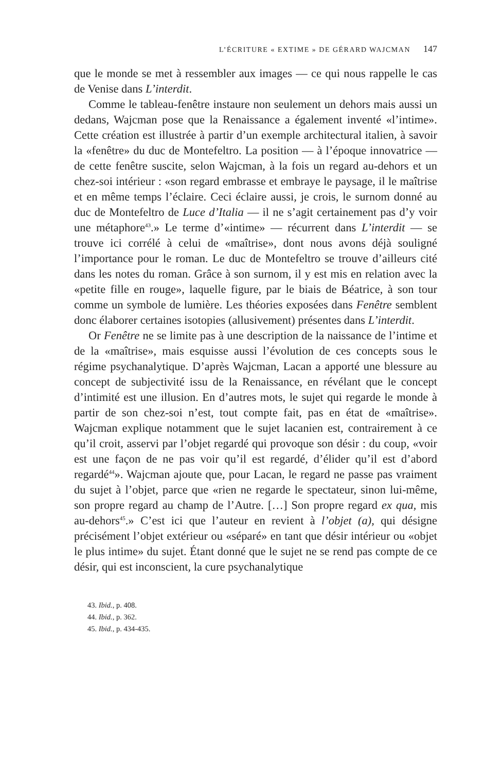L’ÉCRITURE « EXTIME » DE GÉRARD WAJCMAN 147
que le monde se met à ressembler aux images — ce qui nous rappelle le cas de Venise dans L’interdit.
Comme le tableau-fenêtre instaure non seulement un dehors mais aussi un dedans, Wajcman pose que la Renaissance a également inventé «l’intime». Cette création est illustrée à partir d’un exemple architectural italien, à savoir la «fenêtre» du duc de Montefeltro. La position — à l’époque innovatrice — de cette fenêtre suscite, selon Wajcman, à la fois un regard au-dehors et un chez-soi intérieur : «son regard embrasse et embraye le paysage, il le maîtrise et en même temps l’éclaire. Ceci éclaire aussi, je crois, le surnom donné au duc de Montefeltro de Luce d’Italia — il ne s’agit certainement pas d’y voir une métaphore<sup>43</sup>.» Le terme d’«intime» — récurrent dans L’interdit — se trouve ici corrélé à celui de «maîtrise», dont nous avons déjà souligné l’importance pour le roman. Le duc de Montefeltro se trouve d’ailleurs cité dans les notes du roman. Grâce à son surnom, il y est mis en relation avec la «petite fille en rouge», laquelle figure, par le biais de Béatrice, à son tour comme un symbole de lumière. Les théories exposées dans Fenêtre semblent donc élaborer certaines isotopies (allusivement) présentes dans L’interdit.
Or Fenêtre ne se limite pas à une description de la naissance de l’intime et de la «maîtrise», mais esquisse aussi l’évolution de ces concepts sous le régime psychanalytique. D’après Wajcman, Lacan a apporté une blessure au concept de subjectivité issu de la Renaissance, en révélant que le concept d’intimité est une illusion. En d’autres mots, le sujet qui regarde le monde à partir de son chez-soi n’est, tout compte fait, pas en état de «maîtrise». Wajcman explique notamment que le sujet lacanien est, contrairement à ce qu’il croit, asservi par l’objet regardé qui provoque son désir : du coup, «voir est une façon de ne pas voir qu’il est regardé, d’élider qu’il est d’abord regardé<sup>44</sup>». Wajcman ajoute que, pour Lacan, le regard ne passe pas vraiment du sujet à l’objet, parce que «rien ne regarde le spectateur, sinon lui-même, son propre regard au champ de l’Autre. […] Son propre regard ex qua, mis au-dehors<sup>45</sup>.» C’est ici que l’auteur en revient à l’objet (a), qui désigne précisément l’objet extérieur ou «séparé» en tant que désir intérieur ou «objet le plus intime» du sujet. Étant donné que le sujet ne se rend pas compte de ce désir, qui est inconscient, la cure psychanalytique
43. Ibid., p. 408.
44. Ibid., p. 362.
45. Ibid., p. 434-435.